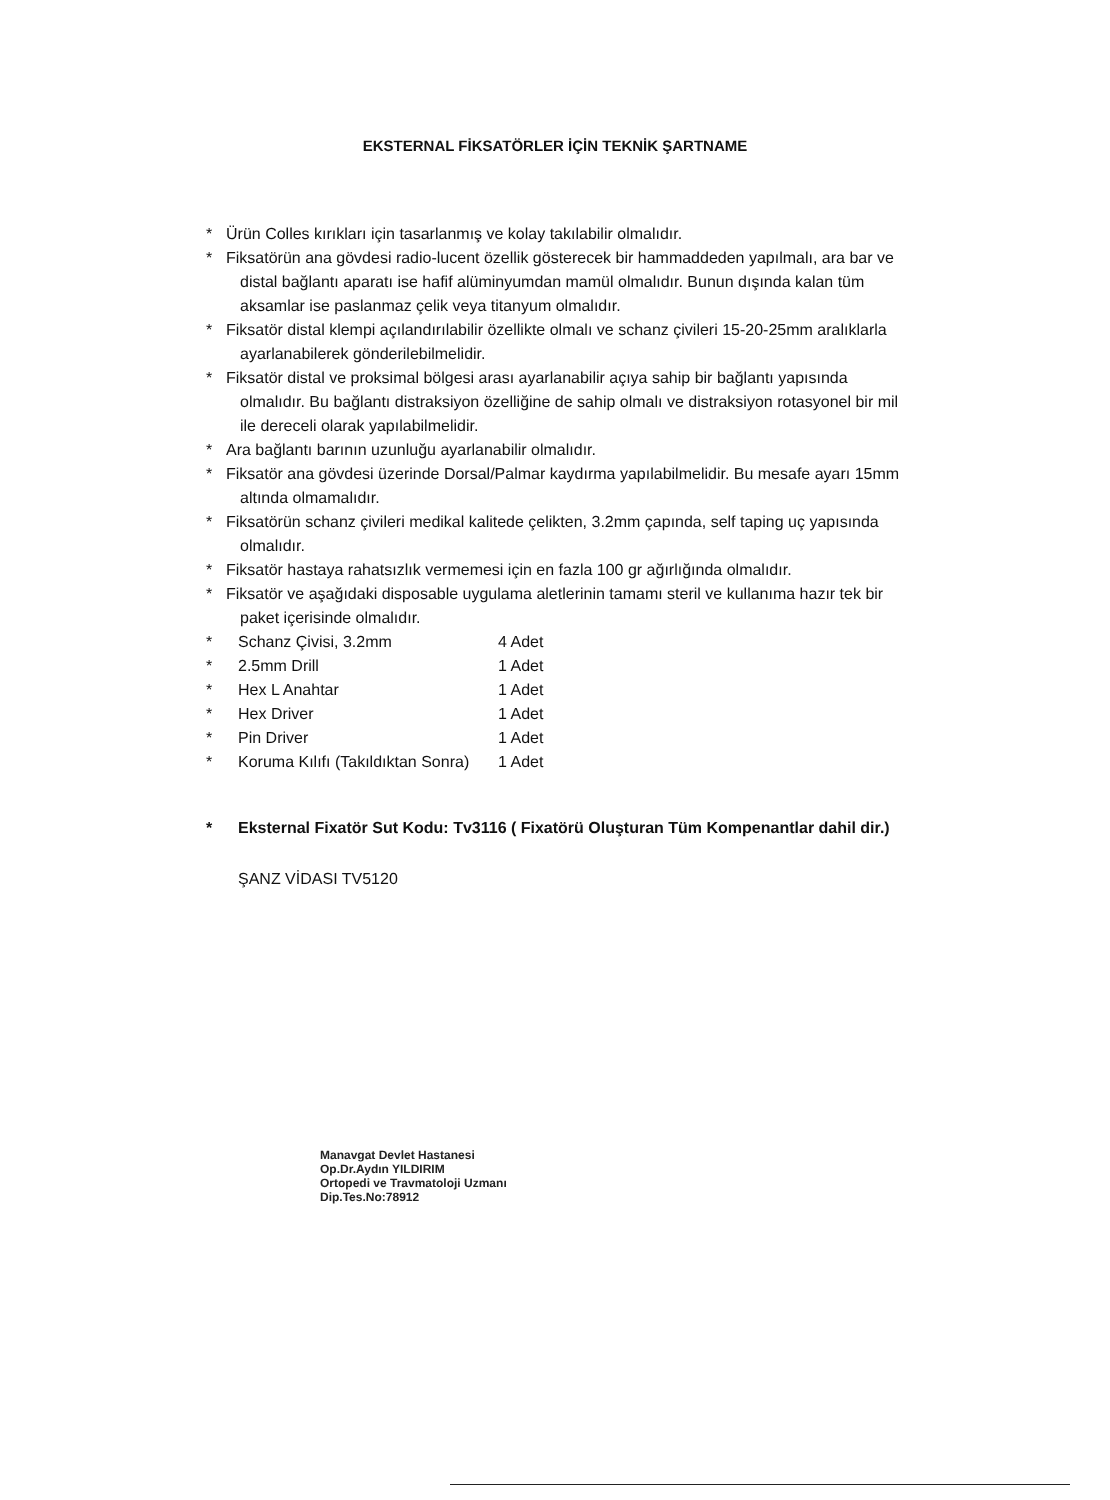EKSTERNAL FİKSATÖRLER İÇİN TEKNİK ŞARTNAME
* Ürün Colles kırıkları için tasarlanmış ve kolay takılabilir olmalıdır.
* Fiksatörün ana gövdesi radio-lucent özellik gösterecek bir hammaddeden yapılmalı, ara bar ve
distal bağlantı aparatı ise hafif alüminyumdan mamül olmalıdır. Bunun dışında kalan tüm
aksamlar ise paslanmaz çelik veya titanyum olmalıdır.
* Fiksatör distal klempi açılandırılabilir özellikte olmalı ve schanz çivileri 15-20-25mm aralıklarla
ayarlanabilerek gönderilebilmelidir.
* Fiksatör distal ve proksimal bölgesi arası ayarlanabilir açıya sahip bir bağlantı yapısında
olmalıdır. Bu bağlantı distraksiyon özelliğine de sahip olmalı ve distraksiyon rotasyonel bir mil
ile dereceli olarak yapılabilmelidir.
* Ara bağlantı barının uzunluğu ayarlanabilir olmalıdır.
* Fiksatör ana gövdesi üzerinde Dorsal/Palmar kaydırma yapılabilmelidir. Bu mesafe ayarı 15mm
altında olmamalıdır.
* Fiksatörün schanz çivileri medikal kalitede çelikten, 3.2mm çapında, self taping uç yapısında
olmalıdır.
* Fiksatör hastaya rahatsızlık vermemesi için en fazla 100 gr ağırlığında olmalıdır.
* Fiksatör ve aşağıdaki disposable uygulama aletlerinin tamamı steril ve kullanıma hazır tek bir
paket içerisinde olmalıdır.
* Schanz Çivisi, 3.2mm 4 Adet
* 2.5mm Drill 1 Adet
* Hex L Anahtar 1 Adet
* Hex Driver 1 Adet
* Pin Driver 1 Adet
* Koruma Kılıfı (Takıldıktan Sonra) 1 Adet
* Eksternal Fixatör Sut Kodu: Tv3116 ( Fixatörü Oluşturan Tüm Kompenantlar dahil dir.)
ŞANZ VİDASI TV5120
Manavgat Devlet Hastanesi
Op.Dr.Aydın YILDIRIM
Ortopedi ve Travmatoloji Uzmanı
Dip.Tes.No:78912